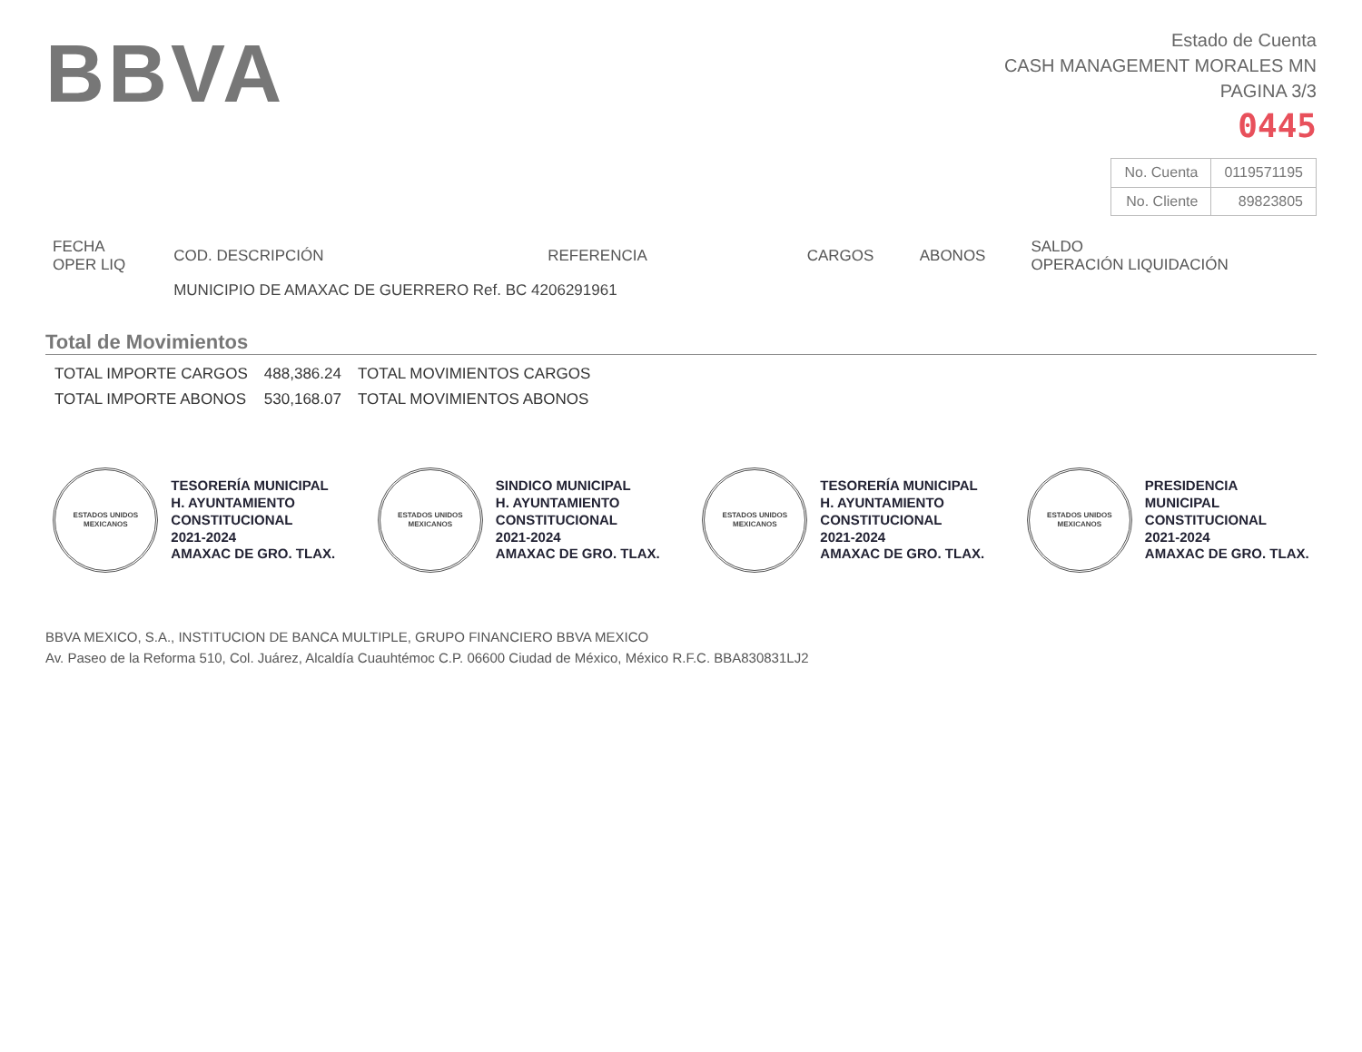BBVA
Estado de Cuenta
CASH MANAGEMENT MORALES MN
PAGINA 3/3
0445
| No. Cuenta | 0119571195 |
| No. Cliente | 89823805 |
| FECHA OPER LIQ | COD. DESCRIPCIÓN | REFERENCIA | CARGOS | ABONOS | SALDO OPERACIÓN LIQUIDACIÓN |
| --- | --- | --- | --- | --- | --- |
| | MUNICIPIO DE AMAXAC DE GUERRERO Ref. BC 4206291961 | | | | |
Total de Movimientos
| TOTAL IMPORTE CARGOS | 488,386.24 | TOTAL MOVIMIENTOS CARGOS |
| TOTAL IMPORTE ABONOS | 530,168.07 | TOTAL MOVIMIENTOS ABONOS |
ESTADOS UNIDOS MEXICANOS
TESORERÍA MUNICIPAL
H. AYUNTAMIENTO
CONSTITUCIONAL
2021-2024
AMAXAC DE GRO. TLAX.
ESTADOS UNIDOS MEXICANOS
SINDICO MUNICIPAL
H. AYUNTAMIENTO
CONSTITUCIONAL
2021-2024
AMAXAC DE GRO. TLAX.
ESTADOS UNIDOS MEXICANOS
TESORERÍA MUNICIPAL
H. AYUNTAMIENTO
CONSTITUCIONAL
2021-2024
AMAXAC DE GRO. TLAX.
ESTADOS UNIDOS MEXICANOS
PRESIDENCIA
MUNICIPAL
CONSTITUCIONAL
2021-2024
AMAXAC DE GRO. TLAX.
BBVA MEXICO, S.A., INSTITUCION DE BANCA MULTIPLE, GRUPO FINANCIERO BBVA MEXICO
Av. Paseo de la Reforma 510, Col. Juárez, Alcaldía Cuauhtémoc C.P. 06600 Ciudad de México, México R.F.C. BBA830831LJ2